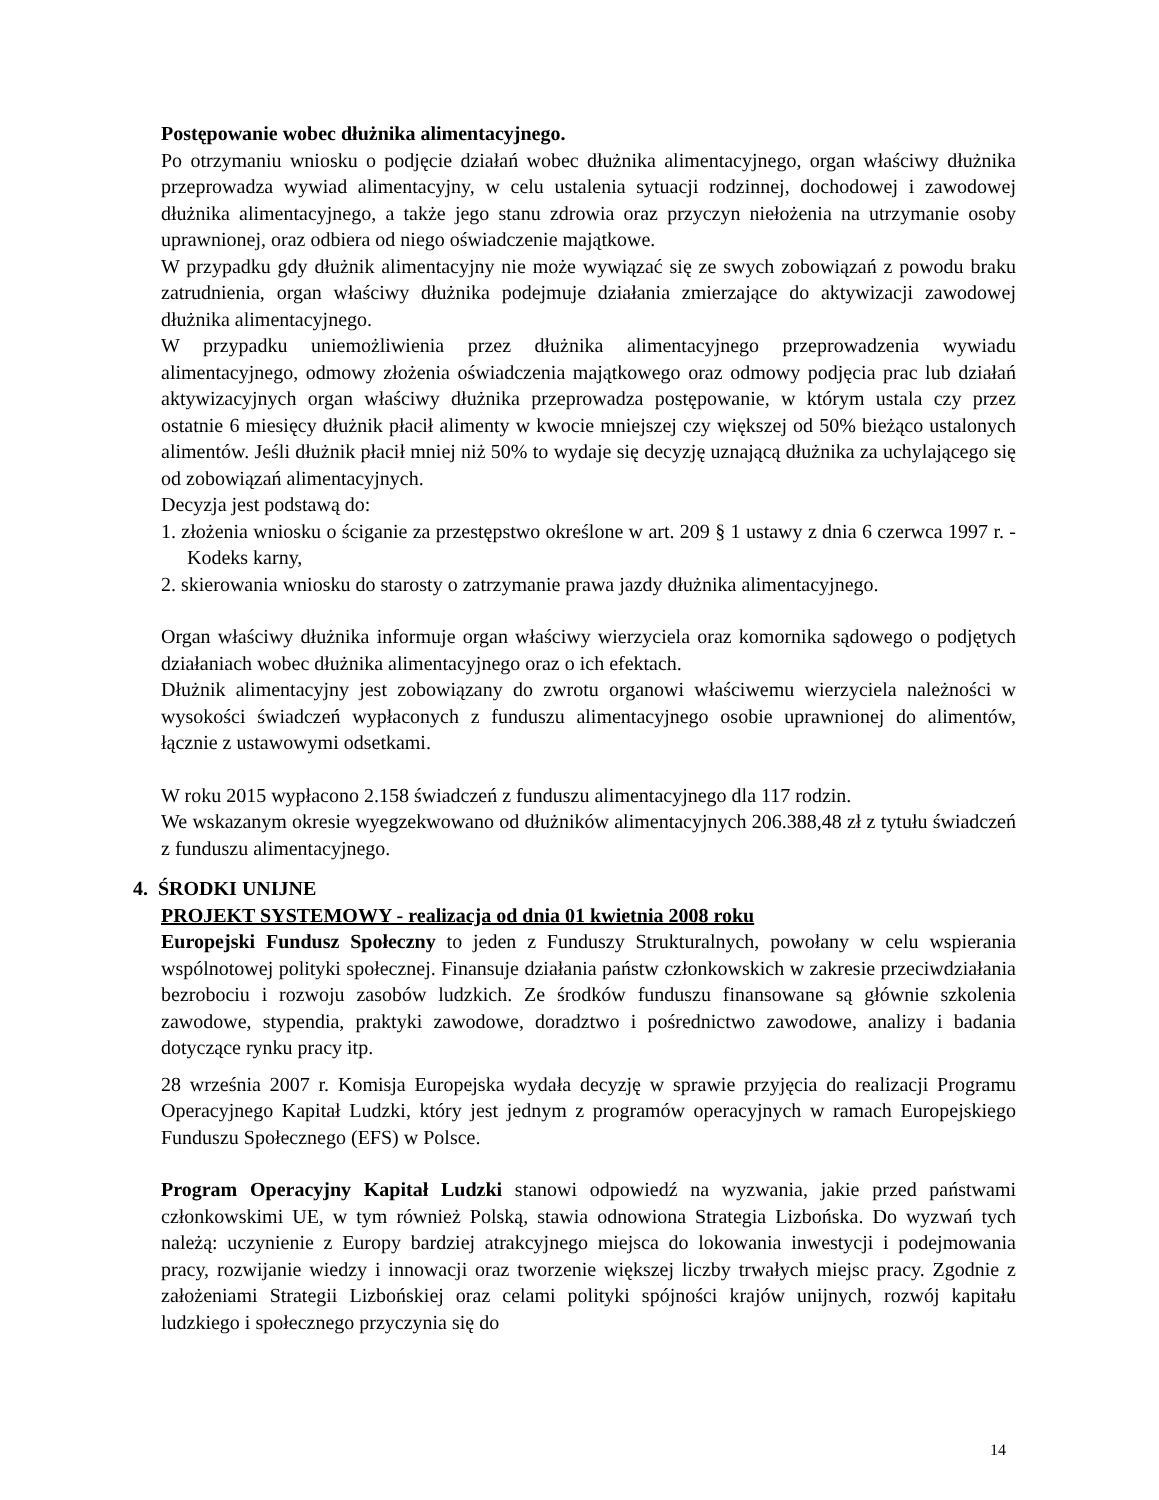Postępowanie wobec dłużnika alimentacyjnego.
Po otrzymaniu wniosku o podjęcie działań wobec dłużnika alimentacyjnego, organ właściwy dłużnika przeprowadza wywiad alimentacyjny, w celu ustalenia sytuacji rodzinnej, dochodowej i zawodowej dłużnika alimentacyjnego, a także jego stanu zdrowia oraz przyczyn niełożenia na utrzymanie osoby uprawnionej, oraz odbiera od niego oświadczenie majątkowe.
W przypadku gdy dłużnik alimentacyjny nie może wywiązać się ze swych zobowiązań z powodu braku zatrudnienia, organ właściwy dłużnika podejmuje działania zmierzające do aktywizacji zawodowej dłużnika alimentacyjnego.
W przypadku uniemożliwienia przez dłużnika alimentacyjnego przeprowadzenia wywiadu alimentacyjnego, odmowy złożenia oświadczenia majątkowego oraz odmowy podjęcia prac lub działań aktywizacyjnych organ właściwy dłużnika przeprowadza postępowanie, w którym ustala czy przez ostatnie 6 miesięcy dłużnik płacił alimenty w kwocie mniejszej czy większej od 50% bieżąco ustalonych alimentów. Jeśli dłużnik płacił mniej niż 50% to wydaje się decyzję uznającą dłużnika za uchylającego się od zobowiązań alimentacyjnych.
Decyzja jest podstawą do:
1. złożenia wniosku o ściganie za przestępstwo określone w art. 209 § 1 ustawy z dnia 6 czerwca 1997 r. - Kodeks karny,
2. skierowania wniosku do starosty o zatrzymanie prawa jazdy dłużnika alimentacyjnego.
Organ właściwy dłużnika informuje organ właściwy wierzyciela oraz komornika sądowego o podjętych działaniach wobec dłużnika alimentacyjnego oraz o ich efektach.
Dłużnik alimentacyjny jest zobowiązany do zwrotu organowi właściwemu wierzyciela należności w wysokości świadczeń wypłaconych z funduszu alimentacyjnego osobie uprawnionej do alimentów, łącznie z ustawowymi odsetkami.
W roku 2015 wypłacono 2.158 świadczeń z funduszu alimentacyjnego dla 117 rodzin.
We wskazanym okresie wyegzekwowano od dłużników alimentacyjnych 206.388,48 zł z tytułu świadczeń z funduszu alimentacyjnego.
4. ŚRODKI UNIJNE
PROJEKT SYSTEMOWY - realizacja od dnia 01 kwietnia 2008 roku
Europejski Fundusz Społeczny to jeden z Funduszy Strukturalnych, powołany w celu wspierania wspólnotowej polityki społecznej. Finansuje działania państw członkowskich w zakresie przeciwdziałania bezrobociu i rozwoju zasobów ludzkich. Ze środków funduszu finansowane są głównie szkolenia zawodowe, stypendia, praktyki zawodowe, doradztwo i pośrednictwo zawodowe, analizy i badania dotyczące rynku pracy itp.
28 września 2007 r. Komisja Europejska wydała decyzję w sprawie przyjęcia do realizacji Programu Operacyjnego Kapitał Ludzki, który jest jednym z programów operacyjnych w ramach Europejskiego Funduszu Społecznego (EFS) w Polsce.
Program Operacyjny Kapitał Ludzki stanowi odpowiedź na wyzwania, jakie przed państwami członkowskimi UE, w tym również Polską, stawia odnowiona Strategia Lizbońska. Do wyzwań tych należą: uczynienie z Europy bardziej atrakcyjnego miejsca do lokowania inwestycji i podejmowania pracy, rozwijanie wiedzy i innowacji oraz tworzenie większej liczby trwałych miejsc pracy. Zgodnie z założeniami Strategii Lizbońskiej oraz celami polityki spójności krajów unijnych, rozwój kapitału ludzkiego i społecznego przyczynia się do
14